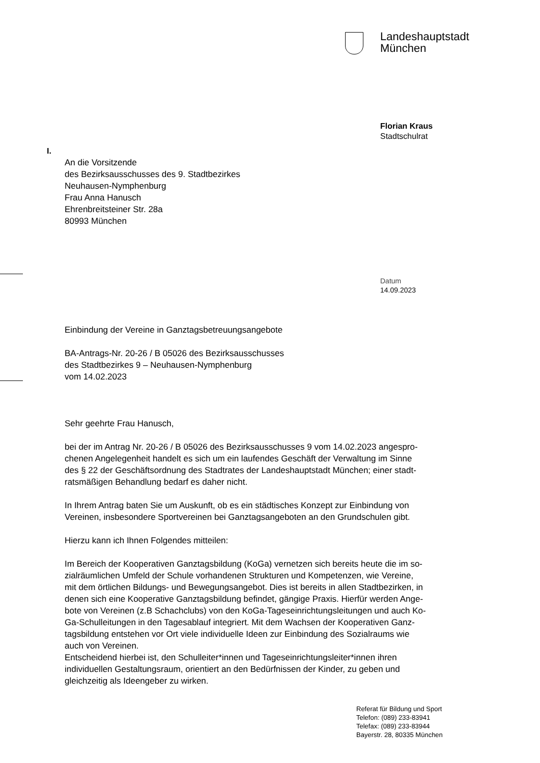Landeshauptstadt
München
Florian Kraus
Stadtschulrat
I.
An die Vorsitzende
des Bezirksausschusses des 9. Stadtbezirkes
Neuhausen-Nymphenburg
Frau Anna Hanusch
Ehrenbreitsteiner Str. 28a
80993 München
Datum
14.09.2023
Einbindung der Vereine in Ganztagsbetreuungsangebote
BA-Antrags-Nr. 20-26 / B 05026 des Bezirksausschusses
des Stadtbezirkes 9 – Neuhausen-Nymphenburg
vom 14.02.2023
Sehr geehrte Frau Hanusch,
bei der im Antrag Nr. 20-26 / B 05026 des Bezirksausschusses 9 vom 14.02.2023 angespro-
chenen Angelegenheit handelt es sich um ein laufendes Geschäft der Verwaltung im Sinne
des § 22 der Geschäftsordnung des Stadtrates der Landeshauptstadt München; einer stadt-
ratsmäßigen Behandlung bedarf es daher nicht.
In Ihrem Antrag baten Sie um Auskunft, ob es ein städtisches Konzept zur Einbindung von
Vereinen, insbesondere Sportvereinen bei Ganztagsangeboten an den Grundschulen gibt.
Hierzu kann ich Ihnen Folgendes mitteilen:
Im Bereich der Kooperativen Ganztagsbildung (KoGa) vernetzen sich bereits heute die im so-
zialräumlichen Umfeld der Schule vorhandenen Strukturen und Kompetenzen, wie Vereine,
mit dem örtlichen Bildungs- und Bewegungsangebot. Dies ist bereits in allen Stadtbezirken, in
denen sich eine Kooperative Ganztagsbildung befindet, gängige Praxis. Hierfür werden Ange-
bote von Vereinen (z.B Schachclubs) von den KoGa-Tageseinrichtungsleitungen und auch Ko-
Ga-Schulleitungen in den Tagesablauf integriert. Mit dem Wachsen der Kooperativen Ganz-
tagsbildung entstehen vor Ort viele individuelle Ideen zur Einbindung des Sozialraums wie
auch von Vereinen.
Entscheidend hierbei ist, den Schulleiter*innen und Tageseinrichtungsleiter*innen ihren
individuellen Gestaltungsraum, orientiert an den Bedürfnissen der Kinder, zu geben und
gleichzeitig als Ideengeber zu wirken.
Referat für Bildung und Sport
Telefon: (089) 233-83941
Telefax: (089) 233-83944
Bayerstr. 28, 80335 München